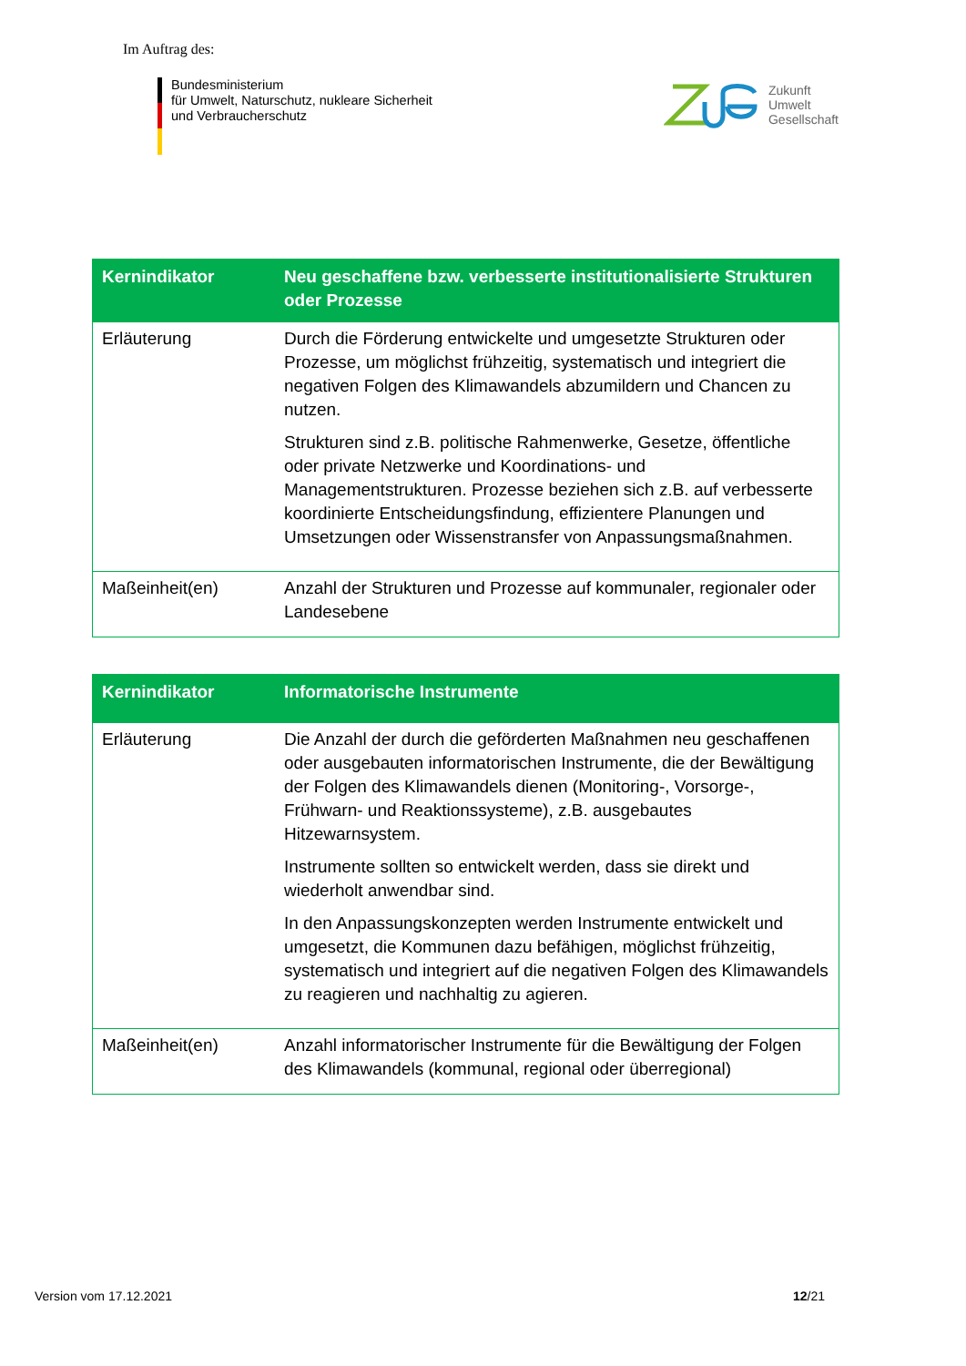Im Auftrag des:
Bundesministerium
für Umwelt, Naturschutz, nukleare Sicherheit
und Verbraucherschutz
Zukunft
Umwelt
Gesellschaft
| Kernindikator | Neu geschaffene bzw. verbesserte institutionalisierte Strukturen oder Prozesse |
| --- | --- |
| Erläuterung | Durch die Förderung entwickelte und umgesetzte Strukturen oder Prozesse, um möglichst frühzeitig, systematisch und integriert die negativen Folgen des Klimawandels abzumildern und Chancen zu nutzen. Strukturen sind z.B. politische Rahmenwerke, Gesetze, öffentliche oder private Netzwerke und Koordinations- und Managementstrukturen. Prozesse beziehen sich z.B. auf verbesserte koordinierte Entscheidungsfindung, effizientere Planungen und Umsetzungen oder Wissenstransfer von Anpassungsmaßnahmen. |
| Maßeinheit(en) | Anzahl der Strukturen und Prozesse auf kommunaler, regionaler oder Landesebene |
| Kernindikator | Informatorische Instrumente |
| --- | --- |
| Erläuterung | Die Anzahl der durch die geförderten Maßnahmen neu geschaffenen oder ausgebauten informatorischen Instrumente, die der Bewältigung der Folgen des Klimawandels dienen (Monitoring-, Vorsorge-, Frühwarn- und Reaktionssysteme), z.B. ausgebautes Hitzewarnsystem. Instrumente sollten so entwickelt werden, dass sie direkt und wiederholt anwendbar sind. In den Anpassungskonzepten werden Instrumente entwickelt und umgesetzt, die Kommunen dazu befähigen, möglichst frühzeitig, systematisch und integriert auf die negativen Folgen des Klimawandels zu reagieren und nachhaltig zu agieren. |
| Maßeinheit(en) | Anzahl informatorischer Instrumente für die Bewältigung der Folgen des Klimawandels (kommunal, regional oder überregional) |
Version vom 17.12.2021 12/21